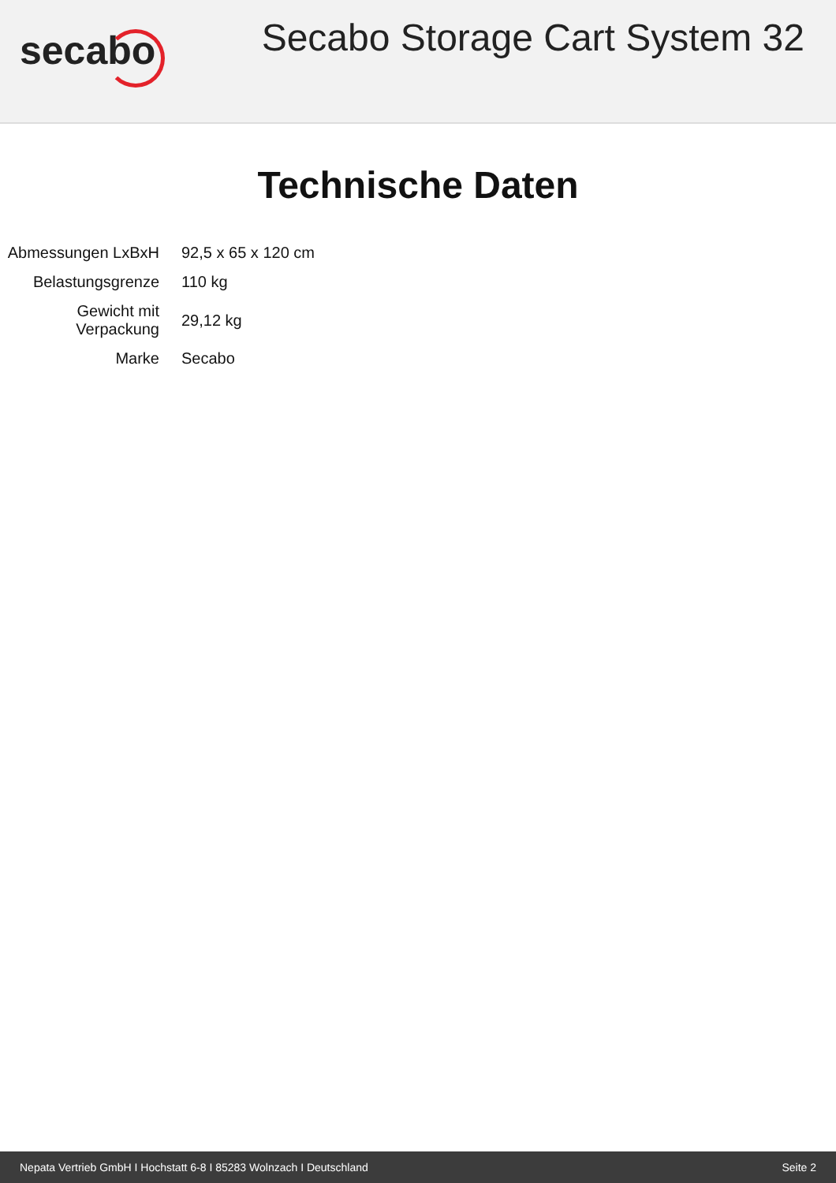secabo
Secabo Storage Cart System 32
Technische Daten
| Abmessungen LxBxH | 92,5 x 65 x 120 cm |
| Belastungsgrenze | 110 kg |
| Gewicht mit Verpackung | 29,12 kg |
| Marke | Secabo |
Nepata Vertrieb GmbH I Hochstatt 6-8 I 85283 Wolnzach I Deutschland Seite 2